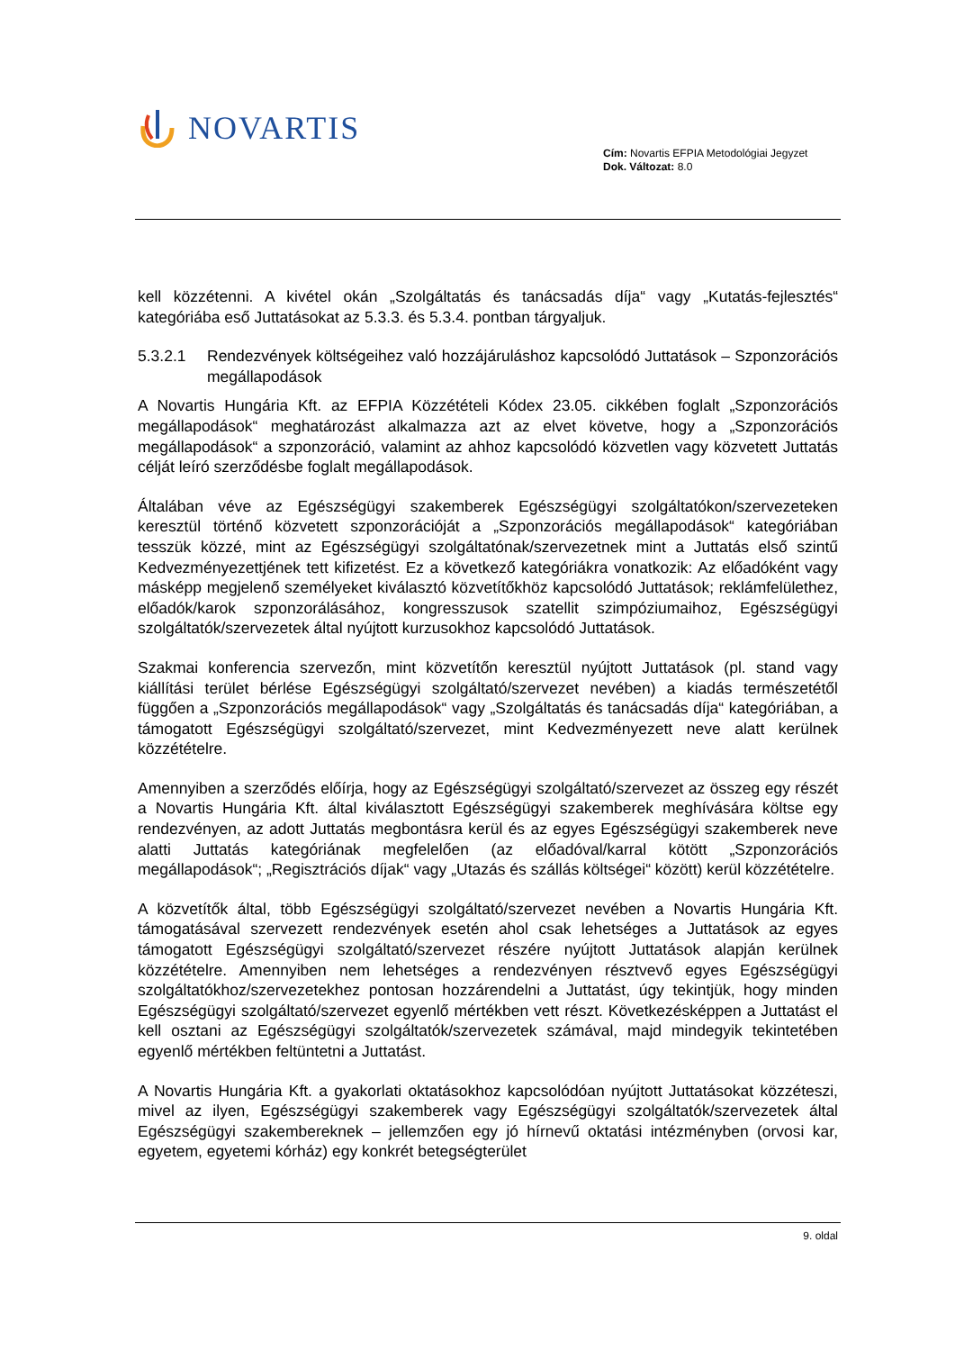NOVARTIS
Cím: Novartis EFPIA Metodológiai Jegyzet
Dok. Változat: 8.0
kell közzétenni. A kivétel okán „Szolgáltatás és tanácsadás díja“ vagy „Kutatás-fejlesztés“ kategóriába eső Juttatásokat az 5.3.3. és 5.3.4. pontban tárgyaljuk.
5.3.2.1 Rendezvények költségeihez való hozzájáruláshoz kapcsolódó Juttatások – Szponzorációs megállapodások
A Novartis Hungária Kft. az EFPIA Közzétételi Kódex 23.05. cikkében foglalt „Szponzorációs megállapodások“ meghatározást alkalmazza azt az elvet követve, hogy a „Szponzorációs megállapodások“ a szponzoráció, valamint az ahhoz kapcsolódó közvetlen vagy közvetett Juttatás célját leíró szerződésbe foglalt megállapodások.
Általában véve az Egészségügyi szakemberek Egészségügyi szolgáltatókon/szervezeteken keresztül történő közvetett szponzorációját a „Szponzorációs megállapodások“ kategóriában tesszük közzé, mint az Egészségügyi szolgáltatónak/szervezetnek mint a Juttatás első szintű Kedvezményezettjének tett kifizetést. Ez a következő kategóriákra vonatkozik: Az előadóként vagy másképp megjelenő személyeket kiválasztó közvetítőkhöz kapcsolódó Juttatások; reklámfelülethez, előadók/karok szponzorálásához, kongresszusok szatellit szimpóziumaihoz, Egészségügyi szolgáltatók/szervezetek által nyújtott kurzusokhoz kapcsolódó Juttatások.
Szakmai konferencia szervezőn, mint közvetítőn keresztül nyújtott Juttatások (pl. stand vagy kiállítási terület bérlése Egészségügyi szolgáltató/szervezet nevében) a kiadás természetétől függően a „Szponzorációs megállapodások“ vagy „Szolgáltatás és tanácsadás díja“ kategóriában, a támogatott Egészségügyi szolgáltató/szervezet, mint Kedvezményezett neve alatt kerülnek közzétételre.
Amennyiben a szerződés előírja, hogy az Egészségügyi szolgáltató/szervezet az összeg egy részét a Novartis Hungária Kft. által kiválasztott Egészségügyi szakemberek meghívására költse egy rendezvényen, az adott Juttatás megbontásra kerül és az egyes Egészségügyi szakemberek neve alatti Juttatás kategóriának megfelelően (az előadóval/karral kötött „Szponzorációs megállapodások“; „Regisztrációs díjak“ vagy „Utazás és szállás költségei“ között) kerül közzétételre.
A közvetítők által, több Egészségügyi szolgáltató/szervezet nevében a Novartis Hungária Kft. támogatásával szervezett rendezvények esetén ahol csak lehetséges a Juttatások az egyes támogatott Egészségügyi szolgáltató/szervezet részére nyújtott Juttatások alapján kerülnek közzétételre. Amennyiben nem lehetséges a rendezvényen résztvevő egyes Egészségügyi szolgáltatókhoz/szervezetekhez pontosan hozzárendelni a Juttatást, úgy tekintjük, hogy minden Egészségügyi szolgáltató/szervezet egyenlő mértékben vett részt. Következésképpen a Juttatást el kell osztani az Egészségügyi szolgáltatók/szervezetek számával, majd mindegyik tekintetében egyenlő mértékben feltüntetni a Juttatást.
A Novartis Hungária Kft. a gyakorlati oktatásokhoz kapcsolódóan nyújtott Juttatásokat közzéteszi, mivel az ilyen, Egészségügyi szakemberek vagy Egészségügyi szolgáltatók/szervezetek által Egészségügyi szakembereknek – jellemzően egy jó hírnevű oktatási intézményben (orvosi kar, egyetem, egyetemi kórház) egy konkrét betegségterület
9. oldal